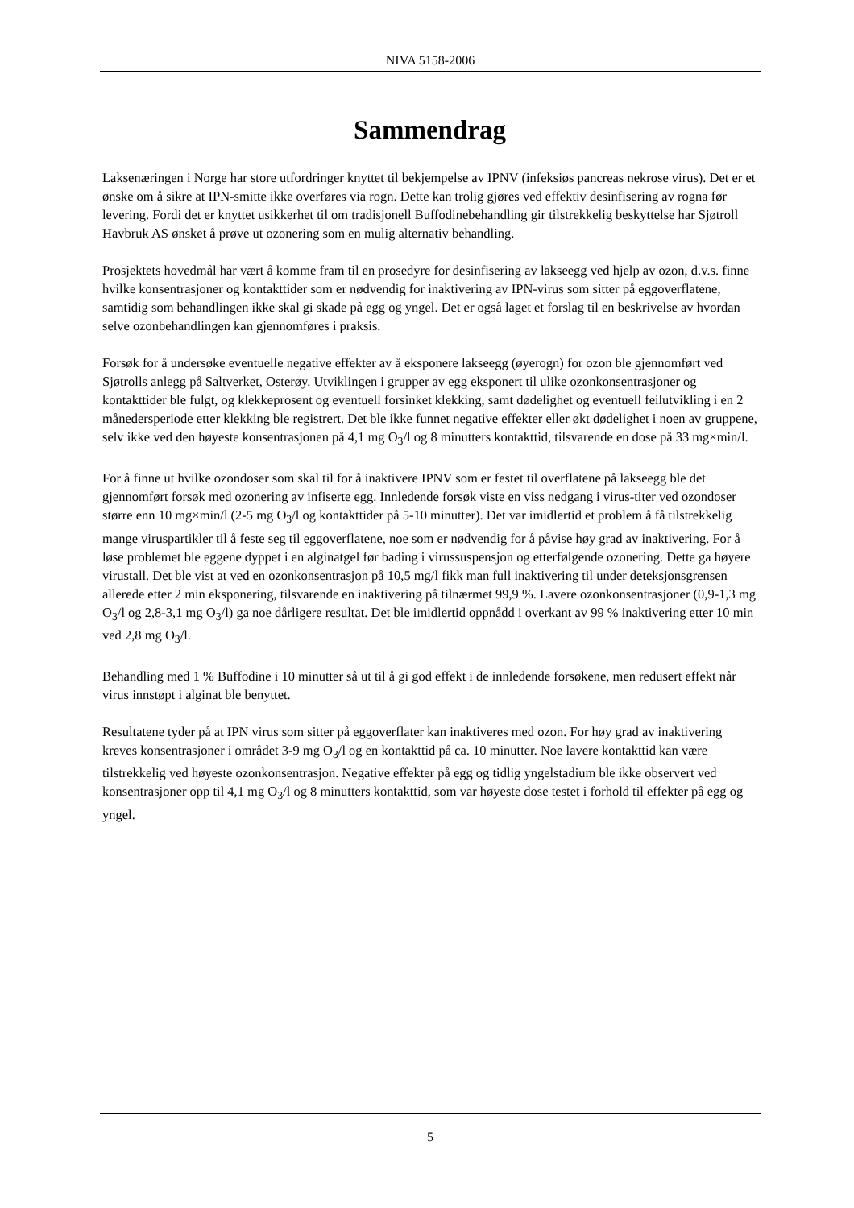NIVA 5158-2006
Sammendrag
Laksenæringen i Norge har store utfordringer knyttet til bekjempelse av IPNV (infeksiøs pancreas nekrose virus). Det er et ønske om å sikre at IPN-smitte ikke overføres via rogn. Dette kan trolig gjøres ved effektiv desinfisering av rogna før levering. Fordi det er knyttet usikkerhet til om tradisjonell Buffodinebehandling gir tilstrekkelig beskyttelse har Sjøtroll Havbruk AS ønsket å prøve ut ozonering som en mulig alternativ behandling.
Prosjektets hovedmål har vært å komme fram til en prosedyre for desinfisering av lakseegg ved hjelp av ozon, d.v.s. finne hvilke konsentrasjoner og kontakttider som er nødvendig for inaktivering av IPN-virus som sitter på eggoverflatene, samtidig som behandlingen ikke skal gi skade på egg og yngel. Det er også laget et forslag til en beskrivelse av hvordan selve ozonbehandlingen kan gjennomføres i praksis.
Forsøk for å undersøke eventuelle negative effekter av å eksponere lakseegg (øyerogn) for ozon ble gjennomført ved Sjøtrolls anlegg på Saltverket, Osterøy. Utviklingen i grupper av egg eksponert til ulike ozonkonsentrasjoner og kontakttider ble fulgt, og klekkeprosent og eventuell forsinket klekking, samt dødelighet og eventuell feilutvikling i en 2 månedersperiode etter klekking ble registrert. Det ble ikke funnet negative effekter eller økt dødelighet i noen av gruppene, selv ikke ved den høyeste konsentrasjonen på 4,1 mg O<sub>3</sub>/l og 8 minutters kontakttid, tilsvarende en dose på 33 mg×min/l.
For å finne ut hvilke ozondoser som skal til for å inaktivere IPNV som er festet til overflatene på lakseegg ble det gjennomført forsøk med ozonering av infiserte egg. Innledende forsøk viste en viss nedgang i virus-titer ved ozondoser større enn 10 mg×min/l (2-5 mg O<sub>3</sub>/l og kontakttider på 5-10 minutter). Det var imidlertid et problem å få tilstrekkelig mange viruspartikler til å feste seg til eggoverflatene, noe som er nødvendig for å påvise høy grad av inaktivering. For å løse problemet ble eggene dyppet i en alginatgel før bading i virussuspensjon og etterfølgende ozonering. Dette ga høyere virustall. Det ble vist at ved en ozonkonsentrasjon på 10,5 mg/l fikk man full inaktivering til under deteksjonsgrensen allerede etter 2 min eksponering, tilsvarende en inaktivering på tilnærmet 99,9 %. Lavere ozonkonsentrasjoner (0,9-1,3 mg O<sub>3</sub>/l og 2,8-3,1 mg O<sub>3</sub>/l) ga noe dårligere resultat. Det ble imidlertid oppnådd i overkant av 99 % inaktivering etter 10 min ved 2,8 mg O<sub>3</sub>/l.
Behandling med 1 % Buffodine i 10 minutter så ut til å gi god effekt i de innledende forsøkene, men redusert effekt når virus innstøpt i alginat ble benyttet.
Resultatene tyder på at IPN virus som sitter på eggoverflater kan inaktiveres med ozon. For høy grad av inaktivering kreves konsentrasjoner i området 3-9 mg O<sub>3</sub>/l og en kontakttid på ca. 10 minutter. Noe lavere kontakttid kan være tilstrekkelig ved høyeste ozonkonsentrasjon. Negative effekter på egg og tidlig yngelstadium ble ikke observert ved konsentrasjoner opp til 4,1 mg O<sub>3</sub>/l og 8 minutters kontakttid, som var høyeste dose testet i forhold til effekter på egg og yngel.
5